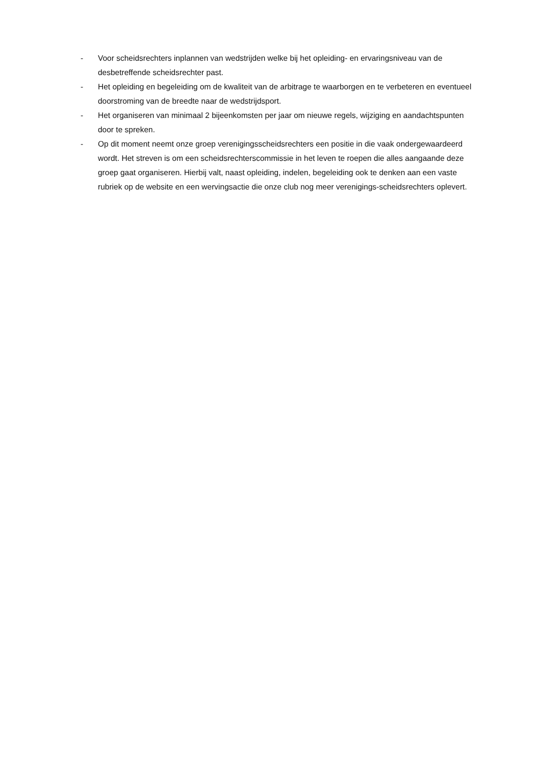- Voor scheidsrechters inplannen van wedstrijden welke bij het opleiding- en ervaringsniveau van de desbetreffende scheidsrechter past.
- Het opleiding en begeleiding om de kwaliteit van de arbitrage te waarborgen en te verbeteren en eventueel doorstroming van de breedte naar de wedstrijdsport.
- Het organiseren van minimaal 2 bijeenkomsten per jaar om nieuwe regels, wijziging en aandachtspunten door te spreken.
- Op dit moment neemt onze groep verenigingsscheidsrechters een positie in die vaak ondergewaardeerd wordt. Het streven is om een scheidsrechterscommissie in het leven te roepen die alles aangaande deze groep gaat organiseren. Hierbij valt, naast opleiding, indelen, begeleiding ook te denken aan een vaste rubriek op de website en een wervingsactie die onze club nog meer verenigings-scheidsrechters oplevert.